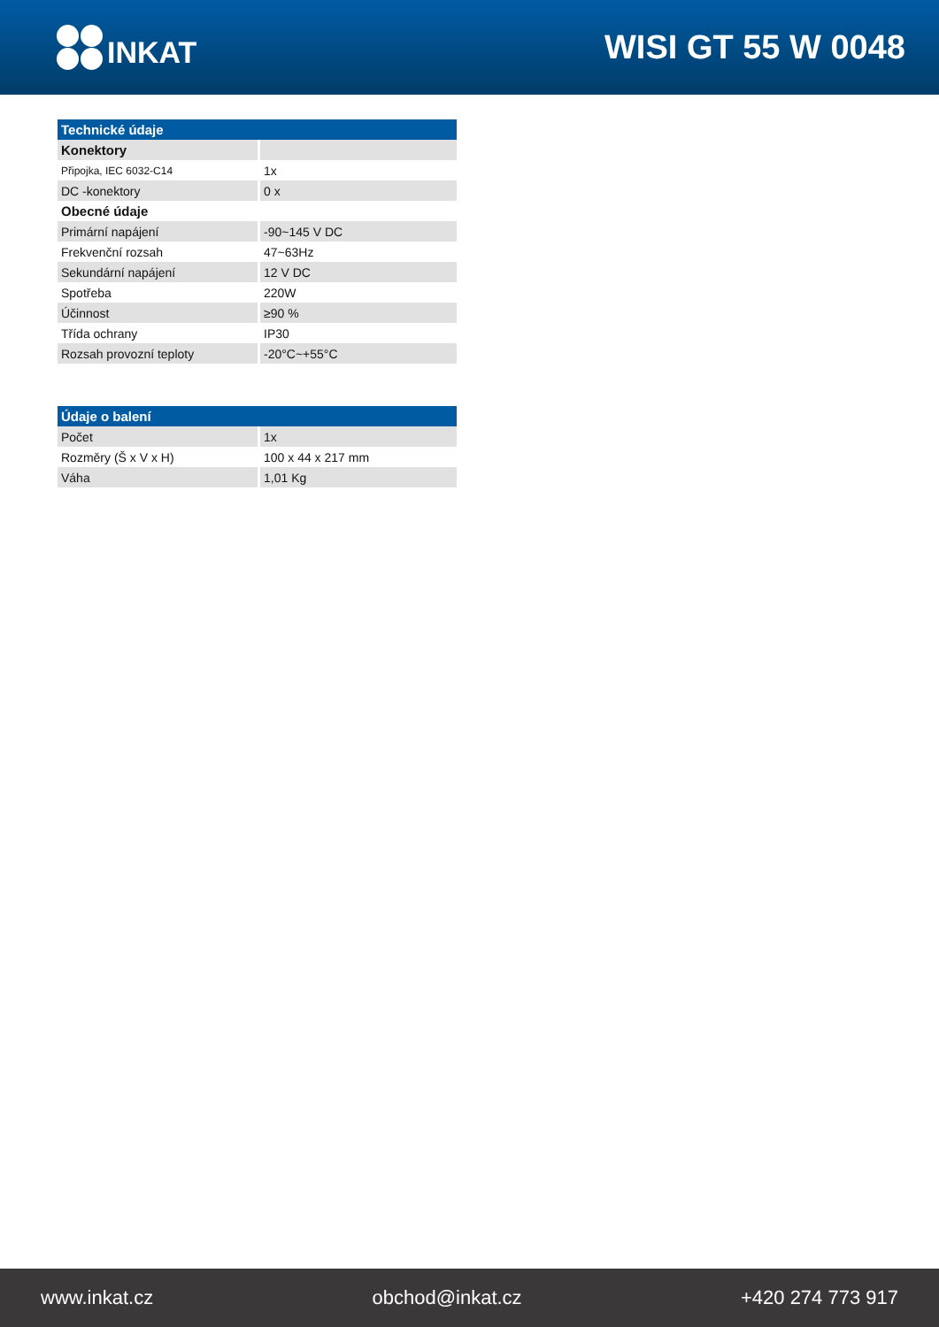INKAT WISI GT 55 W 0048
| Technické údaje | |
| --- | --- |
| Konektory | |
| Připojka, IEC 6032-C14 | 1x |
| DC -konektory | 0 x |
| Obecné údaje | |
| Primární napájení | -90~145 V DC |
| Frekvenční rozsah | 47~63Hz |
| Sekundární napájení | 12 V DC |
| Spotřeba | 220W |
| Účinnost | ≥90 % |
| Třída ochrany | IP30 |
| Rozsah provozní teploty | -20°C~+55°C |
| Údaje o balení | |
| --- | --- |
| Počet | 1x |
| Rozměry (Š x V x H) | 100 x 44 x 217 mm |
| Váha | 1,01 Kg |
www.inkat.cz obchod@inkat.cz +420 274 773 917